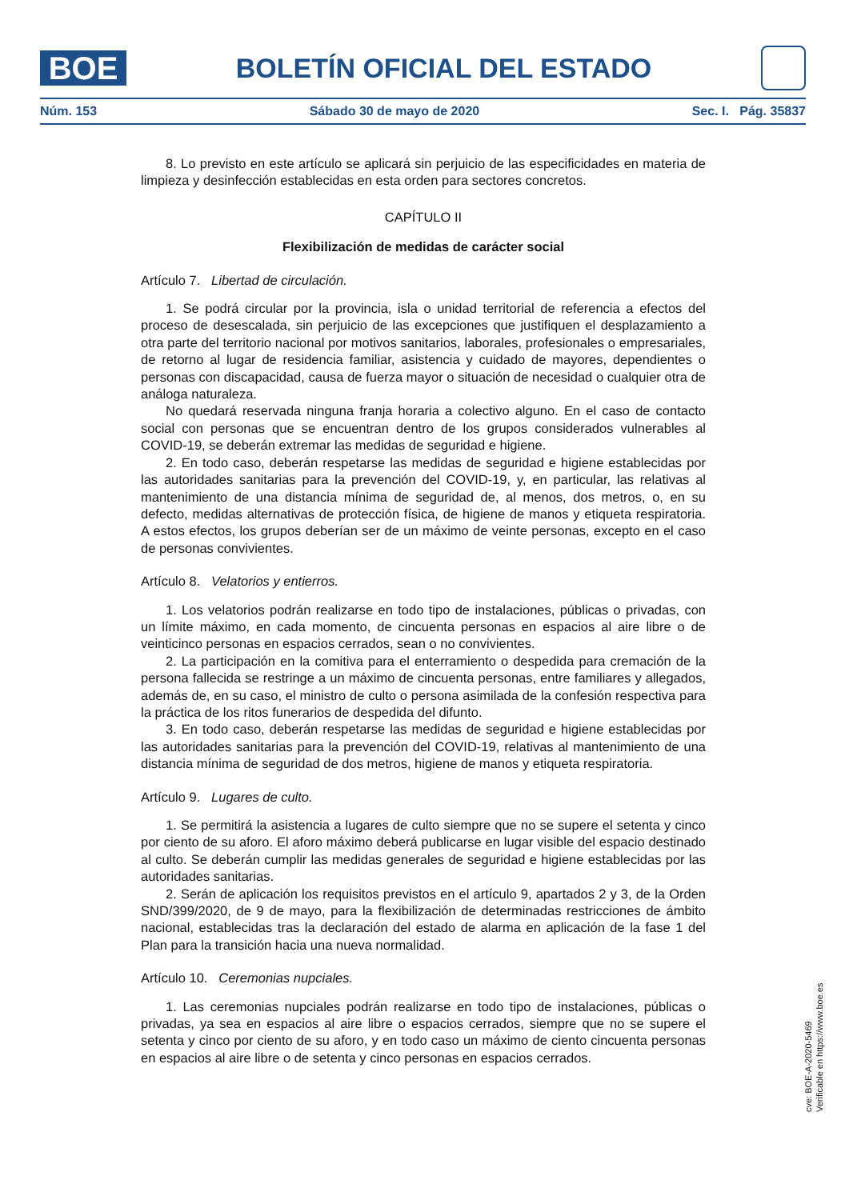BOE
BOLETÍN OFICIAL DEL ESTADO
Núm. 153 Sábado 30 de mayo de 2020 Sec. I. Pág. 35837
8. Lo previsto en este artículo se aplicará sin perjuicio de las especificidades en materia de limpieza y desinfección establecidas en esta orden para sectores concretos.
CAPÍTULO II
Flexibilización de medidas de carácter social
Artículo 7. Libertad de circulación.
1. Se podrá circular por la provincia, isla o unidad territorial de referencia a efectos del proceso de desescalada, sin perjuicio de las excepciones que justifiquen el desplazamiento a otra parte del territorio nacional por motivos sanitarios, laborales, profesionales o empresariales, de retorno al lugar de residencia familiar, asistencia y cuidado de mayores, dependientes o personas con discapacidad, causa de fuerza mayor o situación de necesidad o cualquier otra de análoga naturaleza.
No quedará reservada ninguna franja horaria a colectivo alguno. En el caso de contacto social con personas que se encuentran dentro de los grupos considerados vulnerables al COVID-19, se deberán extremar las medidas de seguridad e higiene.
2. En todo caso, deberán respetarse las medidas de seguridad e higiene establecidas por las autoridades sanitarias para la prevención del COVID-19, y, en particular, las relativas al mantenimiento de una distancia mínima de seguridad de, al menos, dos metros, o, en su defecto, medidas alternativas de protección física, de higiene de manos y etiqueta respiratoria. A estos efectos, los grupos deberían ser de un máximo de veinte personas, excepto en el caso de personas convivientes.
Artículo 8. Velatorios y entierros.
1. Los velatorios podrán realizarse en todo tipo de instalaciones, públicas o privadas, con un límite máximo, en cada momento, de cincuenta personas en espacios al aire libre o de veinticinco personas en espacios cerrados, sean o no convivientes.
2. La participación en la comitiva para el enterramiento o despedida para cremación de la persona fallecida se restringe a un máximo de cincuenta personas, entre familiares y allegados, además de, en su caso, el ministro de culto o persona asimilada de la confesión respectiva para la práctica de los ritos funerarios de despedida del difunto.
3. En todo caso, deberán respetarse las medidas de seguridad e higiene establecidas por las autoridades sanitarias para la prevención del COVID-19, relativas al mantenimiento de una distancia mínima de seguridad de dos metros, higiene de manos y etiqueta respiratoria.
Artículo 9. Lugares de culto.
1. Se permitirá la asistencia a lugares de culto siempre que no se supere el setenta y cinco por ciento de su aforo. El aforo máximo deberá publicarse en lugar visible del espacio destinado al culto. Se deberán cumplir las medidas generales de seguridad e higiene establecidas por las autoridades sanitarias.
2. Serán de aplicación los requisitos previstos en el artículo 9, apartados 2 y 3, de la Orden SND/399/2020, de 9 de mayo, para la flexibilización de determinadas restricciones de ámbito nacional, establecidas tras la declaración del estado de alarma en aplicación de la fase 1 del Plan para la transición hacia una nueva normalidad.
Artículo 10. Ceremonias nupciales.
1. Las ceremonias nupciales podrán realizarse en todo tipo de instalaciones, públicas o privadas, ya sea en espacios al aire libre o espacios cerrados, siempre que no se supere el setenta y cinco por ciento de su aforo, y en todo caso un máximo de ciento cincuenta personas en espacios al aire libre o de setenta y cinco personas en espacios cerrados.
cve: BOE-A-2020-5469
Verificable en https://www.boe.es